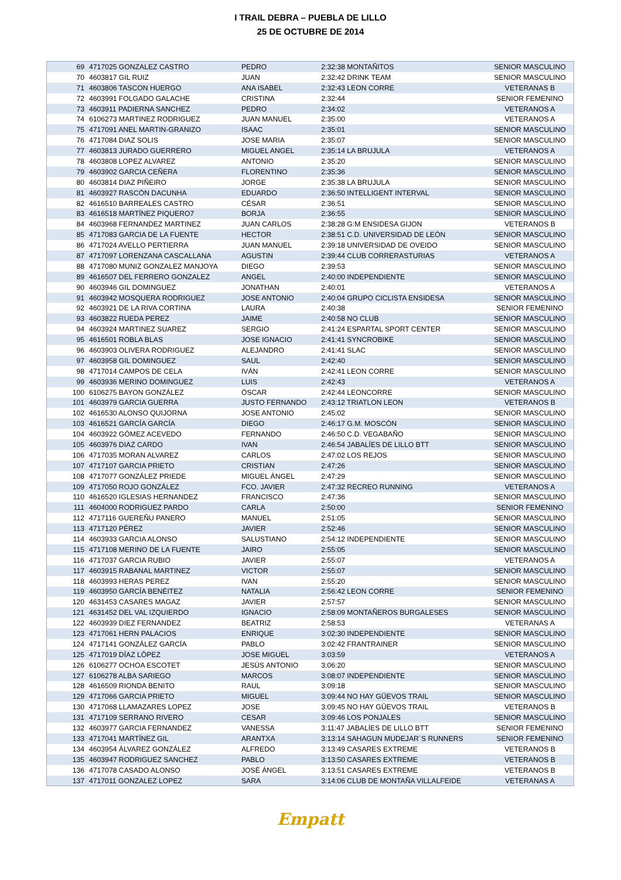I TRAIL DEBRA – PUEBLA DE LILLO
25 DE OCTUBRE DE 2014
| 69 | 4717025 GONZALEZ CASTRO | PEDRO | 2:32:38 MONTAÑITOS | SENIOR MASCULINO |
| 70 | 4603817 GIL RUIZ | JUAN | 2:32:42 DRINK TEAM | SENIOR MASCULINO |
| 71 | 4603806 TASCON HUERGO | ANA ISABEL | 2:32:43 LEON CORRE | VETERANAS B |
| 72 | 4603991 FOLGADO GALACHE | CRISTINA | 2:32:44 | SENIOR FEMENINO |
| 73 | 4603911 PADIERNA SANCHEZ | PEDRO | 2:34:02 | VETERANOS A |
| 74 | 6106273 MARTINEZ RODRIGUEZ | JUAN MANUEL | 2:35:00 | VETERANOS A |
| 75 | 4717091 ANEL MARTIN-GRANIZO | ISAAC | 2:35:01 | SENIOR MASCULINO |
| 76 | 4717084 DIAZ SOLIS | JOSE MARIA | 2:35:07 | SENIOR MASCULINO |
| 77 | 4603813 JURADO GUERRERO | MIGUEL ANGEL | 2:35:14 LA BRUJULA | VETERANOS A |
| 78 | 4603808 LOPEZ ALVAREZ | ANTONIO | 2:35:20 | SENIOR MASCULINO |
| 79 | 4603902 GARCIA CEÑERA | FLORENTINO | 2:35:36 | SENIOR MASCULINO |
| 80 | 4603814 DIAZ PIÑEIRO | JORGE | 2:35:38 LA BRUJULA | SENIOR MASCULINO |
| 81 | 4603927 RASCÓN DACUNHA | EDUARDO | 2:36:50 INTELLIGENT INTERVAL | SENIOR MASCULINO |
| 82 | 4616510 BARREALES CASTRO | CÉSAR | 2:36:51 | SENIOR MASCULINO |
| 83 | 4616518 MARTÍNEZ PIQUERO7 | BORJA | 2:36:55 | SENIOR MASCULINO |
| 84 | 4603968 FERNANDEZ MARTINEZ | JUAN CARLOS | 2:38:28 G:M ENSIDESA GIJON | VETERANOS B |
| 85 | 4717083 GARCIA DE LA FUENTE | HECTOR | 2:38:51 C.D. UNIVERSIDAD DE LEÓN | SENIOR MASCULINO |
| 86 | 4717024 AVELLO PERTIERRA | JUAN MANUEL | 2:39:18 UNIVERSIDAD DE OVEIDO | SENIOR MASCULINO |
| 87 | 4717097 LORENZANA CASCALLANA | AGUSTIN | 2:39:44 CLUB CORRERASTURIAS | VETERANOS A |
| 88 | 4717080 MUNIZ GONZALEZ MANJOYA | DIEGO | 2:39:53 | SENIOR MASCULINO |
| 89 | 4616507 DEL FERRERO GONZALEZ | ANGEL | 2:40:00 INDEPENDIENTE | SENIOR MASCULINO |
| 90 | 4603946 GIL DOMINGUEZ | JONATHAN | 2:40:01 | VETERANOS A |
| 91 | 4603942 MOSQUERA RODRIGUEZ | JOSE ANTONIO | 2:40:04 GRUPO CICLISTA ENSIDESA | SENIOR MASCULINO |
| 92 | 4603921 DE LA RIVA CORTINA | LAURA | 2:40:38 | SENIOR FEMENINO |
| 93 | 4603822 RUEDA PEREZ | JAIME | 2:40:58 NO CLUB | SENIOR MASCULINO |
| 94 | 4603924 MARTINEZ SUAREZ | SERGIO | 2:41:24 ESPARTAL SPORT CENTER | SENIOR MASCULINO |
| 95 | 4616501 ROBLA BLAS | JOSE IGNACIO | 2:41:41 SYNCROBIKE | SENIOR MASCULINO |
| 96 | 4603903 OLIVERA RODRIGUEZ | ALEJANDRO | 2:41:41 SLAC | SENIOR MASCULINO |
| 97 | 4603958 GIL DOMINGUEZ | SAUL | 2:42:40 | SENIOR MASCULINO |
| 98 | 4717014 CAMPOS DE CELA | IVÁN | 2:42:41 LEON CORRE | SENIOR MASCULINO |
| 99 | 4603936 MERINO DOMINGUEZ | LUIS | 2:42:43 | VETERANOS A |
| 100 | 6106275 BAYON GONZÁLEZ | ÓSCAR | 2:42:44 LEONCORRE | SENIOR MASCULINO |
| 101 | 4603979 GARCIA GUERRA | JUSTO FERNANDO | 2:43:12 TRIATLON LEON | VETERANOS B |
| 102 | 4616530 ALONSO QUIJORNA | JOSE ANTONIO | 2:45:02 | SENIOR MASCULINO |
| 103 | 4616521 GARCÍA GARCÍA | DIEGO | 2:46:17 G.M. MOSCÓN | SENIOR MASCULINO |
| 104 | 4603922 GÓMEZ ACEVEDO | FERNANDO | 2:46:50 C.D. VEGABAÑO | SENIOR MASCULINO |
| 105 | 4603976 DIAZ CARDO | IVAN | 2:46:54 JABALÍES DE LILLO BTT | SENIOR MASCULINO |
| 106 | 4717035 MORAN ALVAREZ | CARLOS | 2:47:02 LOS REJOS | SENIOR MASCULINO |
| 107 | 4717107 GARCIA PRIETO | CRISTIAN | 2:47:26 | SENIOR MASCULINO |
| 108 | 4717077 GONZÁLEZ PRIEDE | MIGUEL ÁNGEL | 2:47:29 | SENIOR MASCULINO |
| 109 | 4717050 ROJO GONZÁLEZ | FCO. JAVIER | 2:47:32 RECREO RUNNING | VETERANOS A |
| 110 | 4616520 IGLESIAS HERNANDEZ | FRANCISCO | 2:47:36 | SENIOR MASCULINO |
| 111 | 4604000 RODRIGUEZ PARDO | CARLA | 2:50:00 | SENIOR FEMENINO |
| 112 | 4717116 GUEREÑU PANERO | MANUEL | 2:51:05 | SENIOR MASCULINO |
| 113 | 4717120 PÉREZ | JAVIER | 2:52:46 | SENIOR MASCULINO |
| 114 | 4603933 GARCIA ALONSO | SALUSTIANO | 2:54:12 INDEPENDIENTE | SENIOR MASCULINO |
| 115 | 4717108 MERINO DE LA FUENTE | JAIRO | 2:55:05 | SENIOR MASCULINO |
| 116 | 4717037 GARCIA RUBIO | JAVIER | 2:55:07 | VETERANOS A |
| 117 | 4603915 RABANAL MARTINEZ | VICTOR | 2:55:07 | SENIOR MASCULINO |
| 118 | 4603993 HERAS PEREZ | IVAN | 2:55:20 | SENIOR MASCULINO |
| 119 | 4603950 GARCÍA BENÉITEZ | NATALIA | 2:56:42 LEON CORRE | SENIOR FEMENINO |
| 120 | 4631453 CASARES MAGAZ | JAVIER | 2:57:57 | SENIOR MASCULINO |
| 121 | 4631452 DEL VAL IZQUIERDO | IGNACIO | 2:58:09 MONTAÑEROS BURGALESES | SENIOR MASCULINO |
| 122 | 4603939 DIEZ FERNANDEZ | BEATRIZ | 2:58:53 | VETERANAS A |
| 123 | 4717061 HERN PALACIOS | ENRIQUE | 3:02:30 INDEPENDIENTE | SENIOR MASCULINO |
| 124 | 4717141 GONZÁLEZ GARCÍA | PABLO | 3:02:42 FRANTRAINER | SENIOR MASCULINO |
| 125 | 4717019 DÍAZ LÓPEZ | JOSE MIGUEL | 3:03:59 | VETERANOS A |
| 126 | 6106277 OCHOA ESCOTET | JESÚS ANTONIO | 3:06:20 | SENIOR MASCULINO |
| 127 | 6106278 ALBA SARIEGO | MARCOS | 3:08:07 INDEPENDIENTE | SENIOR MASCULINO |
| 128 | 4616509 RIONDA BENITO | RAUL | 3:09:18 | SENIOR MASCULINO |
| 129 | 4717066 GARCIA PRIETO | MIGUEL | 3:09:44 NO HAY GÜEVOS TRAIL | SENIOR MASCULINO |
| 130 | 4717068 LLAMAZARES LOPEZ | JOSE | 3:09:45 NO HAY GÜEVOS TRAIL | VETERANOS B |
| 131 | 4717109 SERRANO RIVERO | CESAR | 3:09:46 LOS PONJALES | SENIOR MASCULINO |
| 132 | 4603977 GARCIA FERNANDEZ | VANESSA | 3:11:47 JABALÍES DE LILLO BTT | SENIOR FEMENINO |
| 133 | 4717041 MARTÍNEZ GIL | ARANTXA | 3:13:14 SAHAGUN MUDEJAR´S RUNNERS | SENIOR FEMENINO |
| 134 | 4603954 ÁLVAREZ GONZÁLEZ | ALFREDO | 3:13:49 CASARES EXTREME | VETERANOS B |
| 135 | 4603947 RODRIGUEZ SANCHEZ | PABLO | 3:13:50 CASARES EXTREME | VETERANOS B |
| 136 | 4717078 CASADO ALONSO | JOSÉ ÁNGEL | 3:13:51 CASARES EXTREME | VETERANOS B |
| 137 | 4717011 GONZALEZ LOPEZ | SARA | 3:14:06 CLUB DE MONTAÑA VILLALFEIDE | VETERANAS A |
Empatt